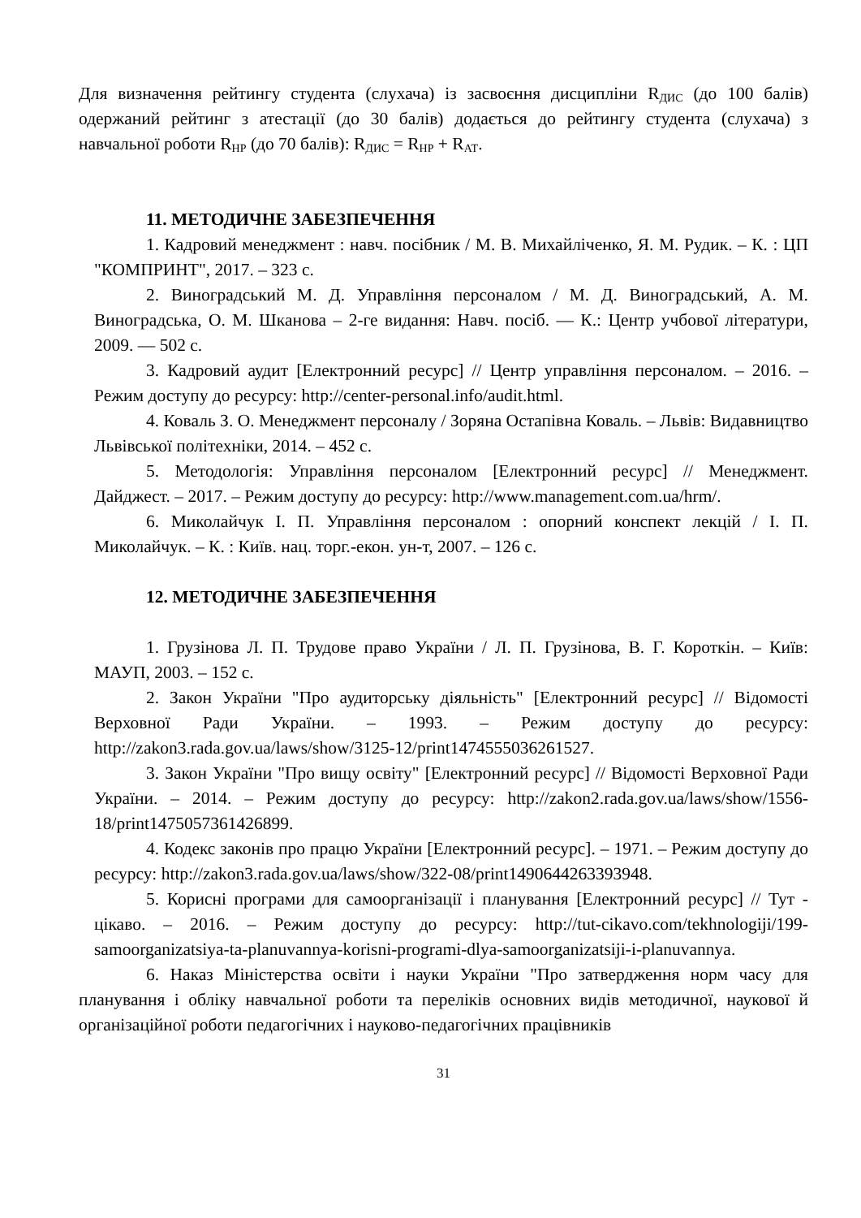Для визначення рейтингу студента (слухача) із засвоєння дисципліни R<sub>ДИС</sub> (до 100 балів) одержаний рейтинг з атестації (до 30 балів) додається до рейтингу студента (слухача) з навчальної роботи R<sub>НР</sub> (до 70 балів): R<sub>ДИС</sub> = R<sub>НР</sub> + R<sub>АТ</sub>.
11. МЕТОДИЧНЕ ЗАБЕЗПЕЧЕННЯ
1. Кадровий менеджмент : навч. посібник / М. В. Михайліченко, Я. М. Рудик. – К. : ЦП "КОМПРИНТ", 2017. – 323 с.
2. Виноградський М. Д. Управління персоналом / М. Д. Виноградський, А. М. Виноградська, О. М. Шканова – 2-ге видання: Навч. посіб. — К.: Центр учбової літератури, 2009. — 502 с.
3. Кадровий аудит [Електронний ресурс] // Центр управління персоналом. – 2016. – Режим доступу до ресурсу: http://center-personal.info/audit.html.
4. Коваль З. О. Менеджмент персоналу / Зоряна Остапівна Коваль. – Львів: Видавництво Львівської політехніки, 2014. – 452 с.
5. Методологія: Управління персоналом [Електронний ресурс] // Менеджмент. Дайджест. – 2017. – Режим доступу до ресурсу: http://www.management.com.ua/hrm/.
6. Миколайчук І. П. Управління персоналом : опорний конспект лекцій / І. П. Миколайчук. – К. : Київ. нац. торг.-екон. ун-т, 2007. – 126 с.
12. МЕТОДИЧНЕ ЗАБЕЗПЕЧЕННЯ
1. Грузінова Л. П. Трудове право України / Л. П. Грузінова, В. Г. Короткін. – Київ: МАУП, 2003. – 152 с.
2. Закон України "Про аудиторську діяльність" [Електронний ресурс] // Відомості Верховної Ради України. – 1993. – Режим доступу до ресурсу: http://zakon3.rada.gov.ua/laws/show/3125-12/print1474555036261527.
3. Закон України "Про вищу освіту" [Електронний ресурс] // Відомості Верховної Ради України. – 2014. – Режим доступу до ресурсу: http://zakon2.rada.gov.ua/laws/show/1556-18/print1475057361426899.
4. Кодекс законів про працю України [Електронний ресурс]. – 1971. – Режим доступу до ресурсу: http://zakon3.rada.gov.ua/laws/show/322-08/print1490644263393948.
5. Корисні програми для самоорганізації і планування [Електронний ресурс] // Тут - цікаво. – 2016. – Режим доступу до ресурсу: http://tut-cikavo.com/tekhnologiji/199-samoorganizatsiya-ta-planuvannya-korisni-programi-dlya-samoorganizatsiji-i-planuvannya.
6. Наказ Міністерства освіти і науки України "Про затвердження норм часу для планування і обліку навчальної роботи та переліків основних видів методичної, наукової й організаційної роботи педагогічних і науково-педагогічних працівників
31